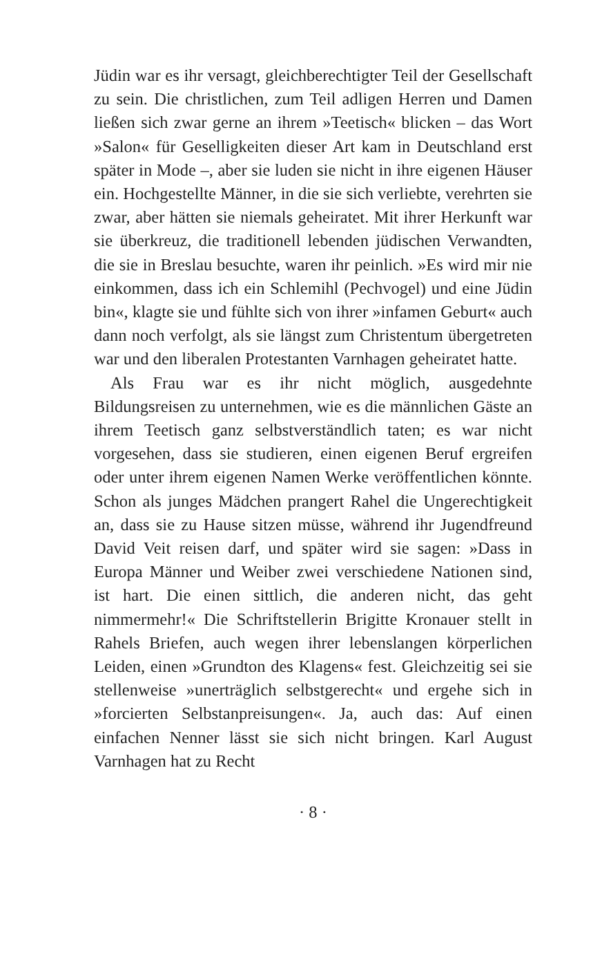Jüdin war es ihr versagt, gleichberechtigter Teil der Gesellschaft zu sein. Die christlichen, zum Teil adligen Herren und Damen ließen sich zwar gerne an ihrem »Teetisch« blicken – das Wort »Salon« für Geselligkeiten dieser Art kam in Deutschland erst später in Mode –, aber sie luden sie nicht in ihre eigenen Häuser ein. Hochgestellte Männer, in die sie sich verliebte, verehrten sie zwar, aber hätten sie niemals geheiratet. Mit ihrer Herkunft war sie überkreuz, die traditionell lebenden jüdischen Verwandten, die sie in Breslau besuchte, waren ihr peinlich. »Es wird mir nie einkommen, dass ich ein Schlemihl (Pechvogel) und eine Jüdin bin«, klagte sie und fühlte sich von ihrer »infamen Geburt« auch dann noch verfolgt, als sie längst zum Christentum übergetreten war und den liberalen Protestanten Varnhagen geheiratet hatte.
Als Frau war es ihr nicht möglich, ausgedehnte Bildungsreisen zu unternehmen, wie es die männlichen Gäste an ihrem Teetisch ganz selbstverständlich taten; es war nicht vorgesehen, dass sie studieren, einen eigenen Beruf ergreifen oder unter ihrem eigenen Namen Werke veröffentlichen könnte. Schon als junges Mädchen prangert Rahel die Ungerechtigkeit an, dass sie zu Hause sitzen müsse, während ihr Jugendfreund David Veit reisen darf, und später wird sie sagen: »Dass in Europa Männer und Weiber zwei verschiedene Nationen sind, ist hart. Die einen sittlich, die anderen nicht, das geht nimmermehr!« Die Schriftstellerin Brigitte Kronauer stellt in Rahels Briefen, auch wegen ihrer lebenslangen körperlichen Leiden, einen »Grundton des Klagens« fest. Gleichzeitig sei sie stellenweise »unerträglich selbstgerecht« und ergehe sich in »forcierten Selbstanpreisungen«. Ja, auch das: Auf einen einfachen Nenner lässt sie sich nicht bringen. Karl August Varnhagen hat zu Recht
· 8 ·